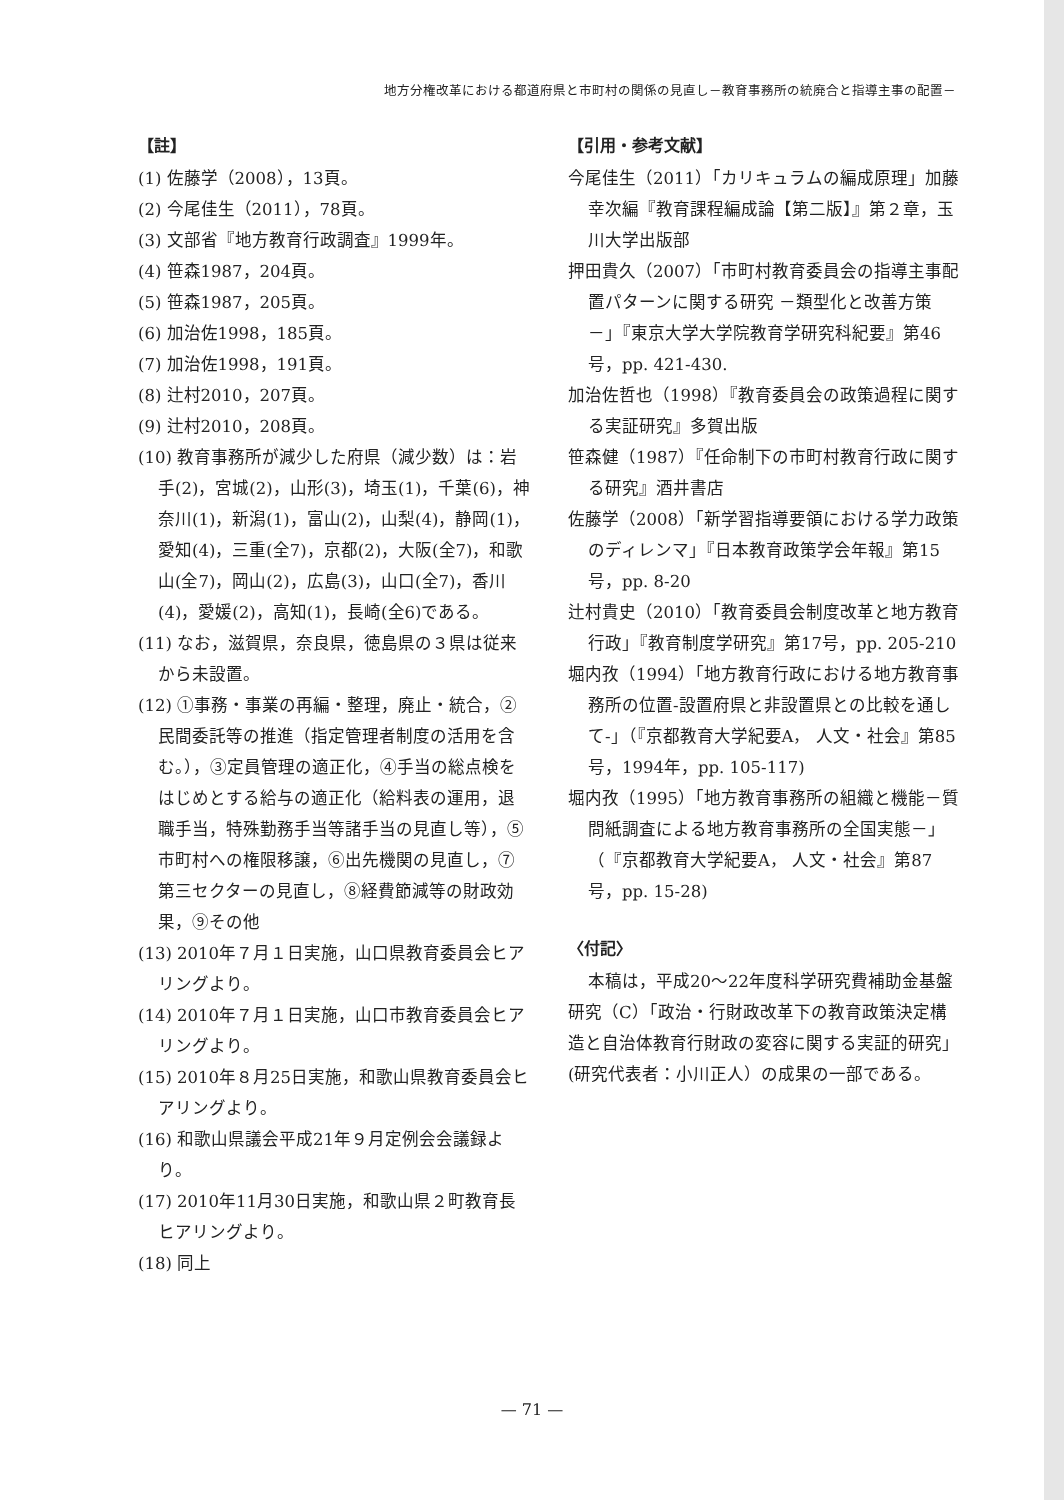地方分権改革における都道府県と市町村の関係の見直し－教育事務所の統廃合と指導主事の配置－
【註】
(1) 佐藤学（2008），13頁。
(2) 今尾佳生（2011），78頁。
(3) 文部省『地方教育行政調査』1999年。
(4) 笹森1987，204頁。
(5) 笹森1987，205頁。
(6) 加治佐1998，185頁。
(7) 加治佐1998，191頁。
(8) 辻村2010，207頁。
(9) 辻村2010，208頁。
(10) 教育事務所が減少した府県（減少数）は：岩手(2)，宮城(2)，山形(3)，埼玉(1)，千葉(6)，神奈川(1)，新潟(1)，富山(2)，山梨(4)，静岡(1)，愛知(4)，三重(全7)，京都(2)，大阪(全7)，和歌山(全7)，岡山(2)，広島(3)，山口(全7)，香川(4)，愛媛(2)，高知(1)，長崎(全6)である。
(11) なお，滋賀県，奈良県，徳島県の３県は従来から未設置。
(12) ①事務・事業の再編・整理，廃止・統合，②民間委託等の推進（指定管理者制度の活用を含む。），③定員管理の適正化，④手当の総点検をはじめとする給与の適正化（給料表の運用，退職手当，特殊勤務手当等諸手当の見直し等），⑤市町村への権限移譲，⑥出先機関の見直し，⑦第三セクターの見直し，⑧経費節減等の財政効果，⑨その他
(13) 2010年７月１日実施，山口県教育委員会ヒアリングより。
(14) 2010年７月１日実施，山口市教育委員会ヒアリングより。
(15) 2010年８月25日実施，和歌山県教育委員会ヒアリングより。
(16) 和歌山県議会平成21年９月定例会会議録より。
(17) 2010年11月30日実施，和歌山県２町教育長ヒアリングより。
(18) 同上
【引用・参考文献】
今尾佳生（2011）「カリキュラムの編成原理」加藤幸次編『教育課程編成論【第二版】』第２章，玉川大学出版部
押田貴久（2007）「市町村教育委員会の指導主事配置パターンに関する研究 －類型化と改善方策－」『東京大学大学院教育学研究科紀要』第46号，pp. 421-430.
加治佐哲也（1998）『教育委員会の政策過程に関する実証研究』多賀出版
笹森健（1987）『任命制下の市町村教育行政に関する研究』酒井書店
佐藤学（2008）「新学習指導要領における学力政策のディレンマ」『日本教育政策学会年報』第15号，pp. 8-20
辻村貴史（2010）「教育委員会制度改革と地方教育行政」『教育制度学研究』第17号，pp. 205-210
堀内孜（1994）「地方教育行政における地方教育事務所の位置-設置府県と非設置県との比較を通して-」（『京都教育大学紀要A， 人文・社会』第85号，1994年，pp. 105-117)
堀内孜（1995）「地方教育事務所の組織と機能－質問紙調査による地方教育事務所の全国実態－」（『京都教育大学紀要A， 人文・社会』第87号，pp. 15-28)
〈付記〉
本稿は，平成20～22年度科学研究費補助金基盤研究（C）「政治・行財政改革下の教育政策決定構造と自治体教育行財政の変容に関する実証的研究」(研究代表者：小川正人）の成果の一部である。
— 71 —